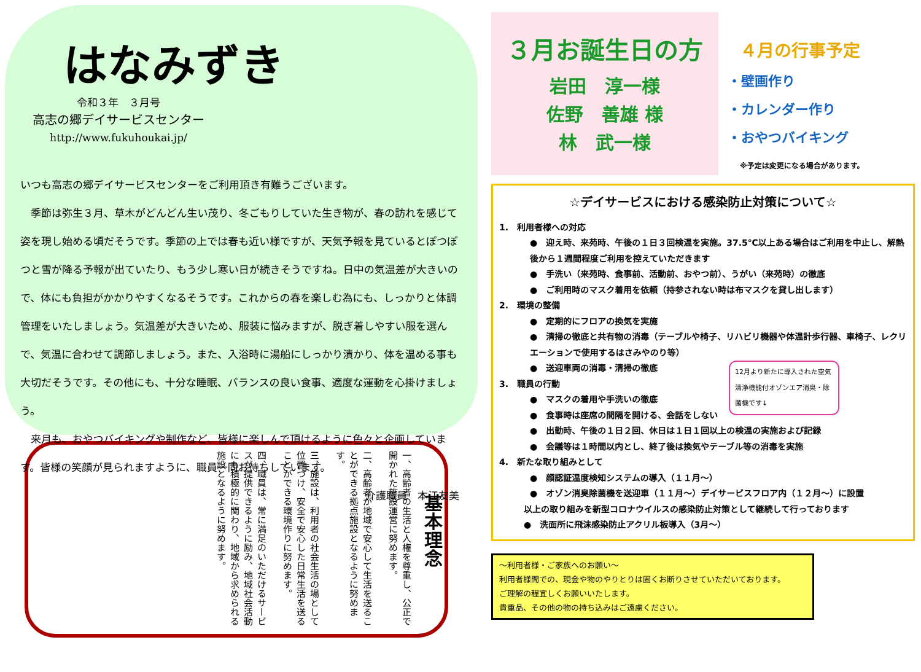はなみずき
令和３年　３月号
高志の郷デイサービスセンター
http://www.fukuhoukai.jp/
いつも高志の郷デイサービスセンターをご利用頂き有難うございます。
　季節は弥生３月、草木がどんどん生い茂り、冬ごもりしていた生き物が、春の訪れを感じて姿を現し始める頃だそうです。季節の上では春も近い様ですが、天気予報を見ているとぽつぽつと雪が降る予報が出ていたり、もう少し寒い日が続きそうですね。日中の気温差が大きいので、体にも負担がかかりやすくなるそうです。これからの春を楽しむ為にも、しっかりと体調管理をいたしましょう。気温差が大きいため、服装に悩みますが、脱ぎ着しやすい服を選んで、気温に合わせて調節しましょう。また、入浴時に湯船にしっかり漬かり、体を温める事も大切だそうです。その他にも、十分な睡眠、バランスの良い食事、適度な運動を心掛けましょう。
　来月も、おやつバイキングや制作など、皆様に楽しんで頂けるように色々と企画しています。皆様の笑顔が見られますように、職員一同お待ちしています。
介護職員　本江友美
基本理念
一、高齢者の生活と人権を尊重し、公正で開かれた施設運営に努めます。
二、高齢者が地域で安心して生活を送ることができる拠点施設となるように努めます。
三、施設は、利用者の社会生活の場として位置づけ、安全で安心した日常生活を送ることができる環境作りに努めます。
四、職員は、常に満足のいただけるサービスが提供できるように励み、地域社会活動にも積極的に関わり、地域から求められる施設となるように努めます。
３月お誕生日の方
岩田　淳一様
佐野　善雄 様
林　武一様
４月の行事予定
・壁画作り
・カレンダー作り
・おやつバイキング
※予定は変更になる場合があります。
☆デイサービスにおける感染防止対策について☆
1.　利用者様への対応
●　迎え時、来苑時、午後の１日３回検温を実施。37.5℃以上ある場合はご利用を中止し、解熱後から１週間程度ご利用を控えていただきます
●　手洗い（来苑時、食事前、活動前、おやつ前）、うがい（来苑時）の徹底
●　ご利用時のマスク着用を依頼（持参されない時は布マスクを貸し出します）
2.　環境の整備
●　定期的にフロアの換気を実施
●　清掃の徹底と共有物の消毒（テーブルや椅子、リハビリ機器や体温計歩行器、車椅子、レクリエーションで使用するはさみやのり等）
12月より新たに導入された空気清浄機能付オゾンエア消臭・除菌機です↓
●　送迎車両の消毒・清掃の徹底
3.　職員の行動
●　マスクの着用や手洗いの徹底
●　食事時は座席の間隔を開ける、会話をしない
●　出勤時、午後の１日２回、休日は１日１回以上の検温の実施および記録
●　会議等は１時間以内とし、終了後は換気やテーブル等の消毒を実施
4.　新たな取り組みとして
●　顔認証温度検知システムの導入（１１月～）
●　オゾン消臭除菌機を送迎車（１１月～）デイサービスフロア内（１２月～）に設置
以上の取り組みを新型コロナウイルスの感染防止対策として継続して行っております
●　洗面所に飛沫感染防止アクリル板導入（3月～）
～利用者様・ご家族へのお願い～
利用者様間での、現金や物のやりとりは固くお断りさせていただいております。
ご理解の程宜しくお願いいたします。
貴重品、その他の物の持ち込みはご遠慮ください。